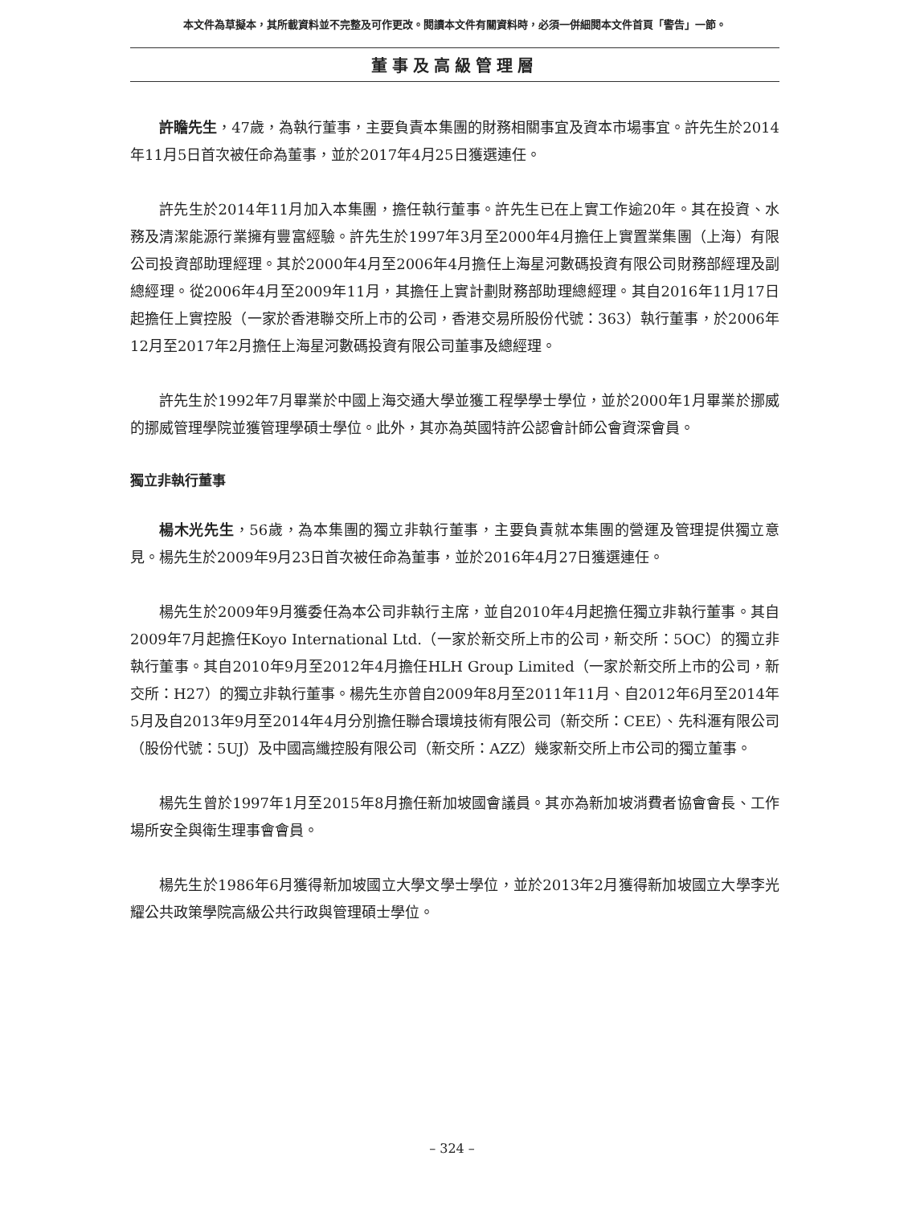本文件為草擬本，其所載資料並不完整及可作更改。閱讀本文件有關資料時，必須一併細閱本文件首頁「警告」一節。
董事及高級管理層
許瞻先生，47歲，為執行董事，主要負責本集團的財務相關事宜及資本市場事宜。許先生於2014年11月5日首次被任命為董事，並於2017年4月25日獲選連任。
許先生於2014年11月加入本集團，擔任執行董事。許先生已在上實工作逾20年。其在投資、水務及清潔能源行業擁有豐富經驗。許先生於1997年3月至2000年4月擔任上實置業集團（上海）有限公司投資部助理經理。其於2000年4月至2006年4月擔任上海星河數碼投資有限公司財務部經理及副總經理。從2006年4月至2009年11月，其擔任上實計劃財務部助理總經理。其自2016年11月17日起擔任上實控股（一家於香港聯交所上市的公司，香港交易所股份代號：363）執行董事，於2006年12月至2017年2月擔任上海星河數碼投資有限公司董事及總經理。
許先生於1992年7月畢業於中國上海交通大學並獲工程學學士學位，並於2000年1月畢業於挪威的挪威管理學院並獲管理學碩士學位。此外，其亦為英國特許公認會計師公會資深會員。
獨立非執行董事
楊木光先生，56歲，為本集團的獨立非執行董事，主要負責就本集團的營運及管理提供獨立意見。楊先生於2009年9月23日首次被任命為董事，並於2016年4月27日獲選連任。
楊先生於2009年9月獲委任為本公司非執行主席，並自2010年4月起擔任獨立非執行董事。其自2009年7月起擔任Koyo International Ltd.（一家於新交所上市的公司，新交所：5OC）的獨立非執行董事。其自2010年9月至2012年4月擔任HLH Group Limited（一家於新交所上市的公司，新交所：H27）的獨立非執行董事。楊先生亦曾自2009年8月至2011年11月、自2012年6月至2014年5月及自2013年9月至2014年4月分別擔任聯合環境技術有限公司（新交所：CEE）、先科滙有限公司（股份代號：5UJ）及中國高纖控股有限公司（新交所：AZZ）幾家新交所上市公司的獨立董事。
楊先生曾於1997年1月至2015年8月擔任新加坡國會議員。其亦為新加坡消費者協會會長、工作場所安全與衛生理事會會員。
楊先生於1986年6月獲得新加坡國立大學文學士學位，並於2013年2月獲得新加坡國立大學李光耀公共政策學院高級公共行政與管理碩士學位。
– 324 –